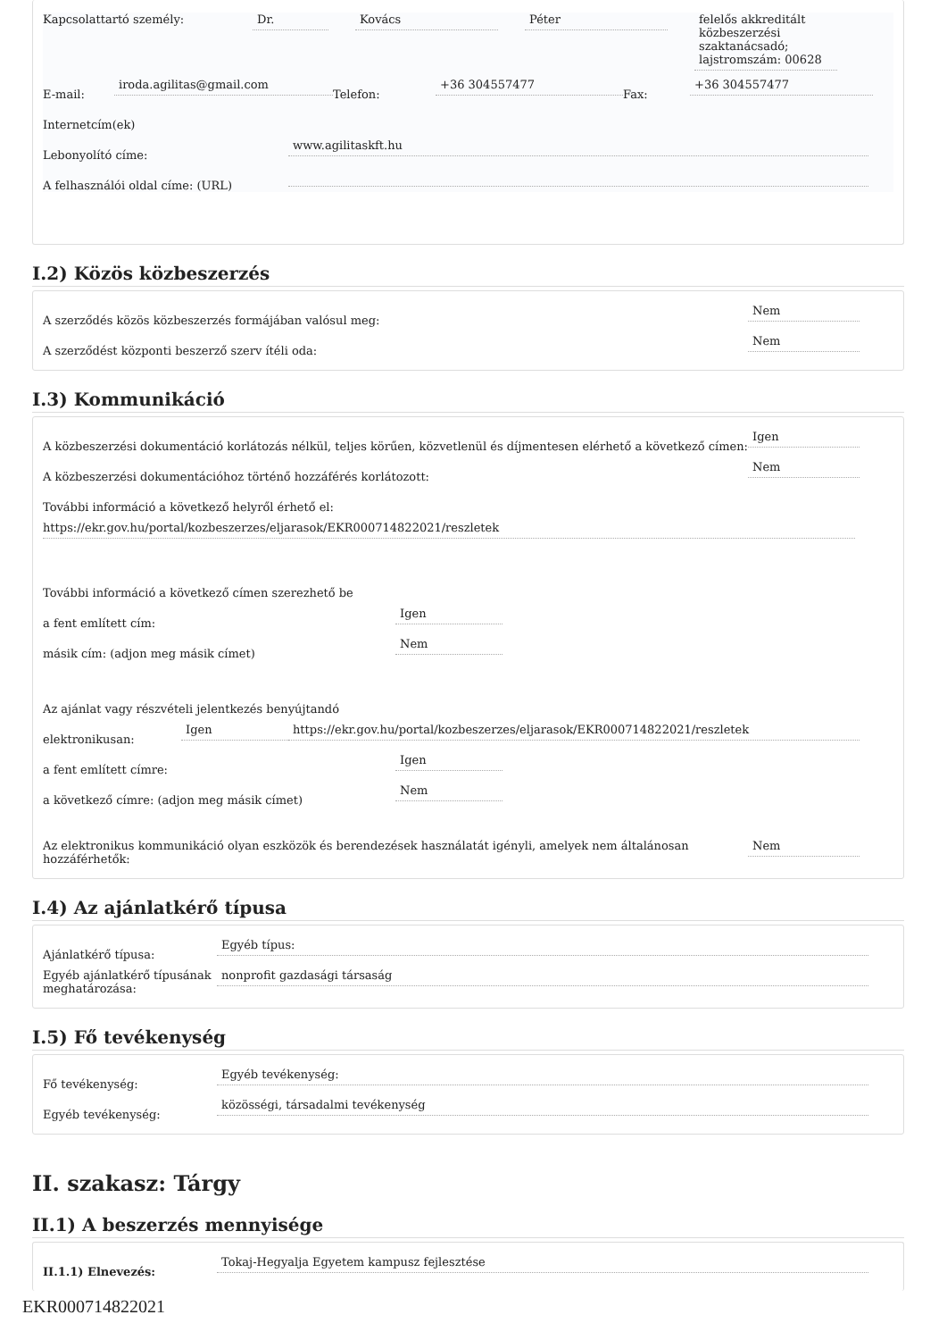Kapcsolattartó személy: Dr. Kovács Péter felelős akkreditált közbeszerzési szaktanácsadó; lajstromszám: 00628
E-mail:
iroda.agilitas@gmail.com
Telefon:
+36 304557477
Fax:
+36 304557477
Internetcím(ek)
Lebonyolító címe:
www.agilitaskft.hu
A felhasználói oldal címe: (URL)
I.2) Közös közbeszerzés
A szerződés közös közbeszerzés formájában valósul meg:
Nem
A szerződést központi beszerző szerv ítéli oda:
Nem
I.3) Kommunikáció
A közbeszerzési dokumentáció korlátozás nélkül, teljes körűen, közvetlenül és díjmentesen elérhető a következő címen:
Igen
A közbeszerzési dokumentációhoz történő hozzáférés korlátozott:
Nem
További információ a következő helyről érhető el:
https://ekr.gov.hu/portal/kozbeszerzes/eljarasok/EKR000714822021/reszletek
További információ a következő címen szerezhető be
a fent említett cím:
Igen
másik cím: (adjon meg másik címet)
Nem
Az ajánlat vagy részvételi jelentkezés benyújtandó
elektronikusan:
Igen
https://ekr.gov.hu/portal/kozbeszerzes/eljarasok/EKR000714822021/reszletek
a fent említett címre:
Igen
a következő címre: (adjon meg másik címet)
Nem
Az elektronikus kommunikáció olyan eszközök és berendezések használatát igényli, amelyek nem általánosan hozzáférhetők:
Nem
I.4) Az ajánlatkérő típusa
Ajánlatkérő típusa:
Egyéb típus:
Egyéb ajánlatkérő típusának meghatározása:
nonprofit gazdasági társaság
I.5) Fő tevékenység
Fő tevékenység:
Egyéb tevékenység:
Egyéb tevékenység:
közösségi, társadalmi tevékenység
II. szakasz: Tárgy
II.1) A beszerzés mennyisége
II.1.1) Elnevezés:
Tokaj-Hegyalja Egyetem kampusz fejlesztése
EKR000714822021